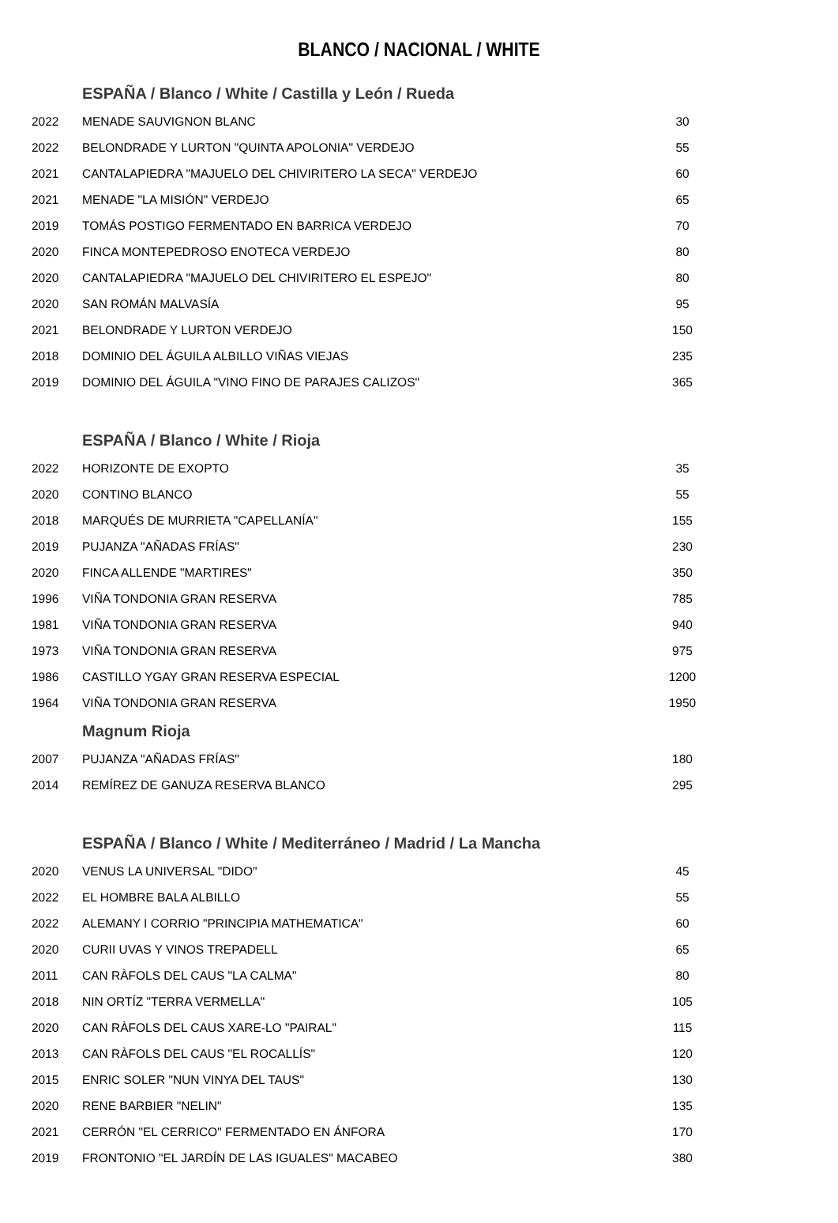BLANCO / NACIONAL / WHITE
ESPAÑA / Blanco / White / Castilla y León / Rueda
| 2022 | MENADE SAUVIGNON BLANC | 30 |
| 2022 | BELONDRADE Y LURTON "QUINTA APOLONIA" VERDEJO | 55 |
| 2021 | CANTALAPIEDRA "MAJUELO DEL CHIVIRITERO LA SECA" VERDEJO | 60 |
| 2021 | MENADE "LA MISIÓN" VERDEJO | 65 |
| 2019 | TOMÁS POSTIGO FERMENTADO EN BARRICA VERDEJO | 70 |
| 2020 | FINCA MONTEPEDROSO ENOTECA VERDEJO | 80 |
| 2020 | CANTALAPIEDRA "MAJUELO DEL CHIVIRITERO EL ESPEJO" | 80 |
| 2020 | SAN ROMÁN MALVASÍA | 95 |
| 2021 | BELONDRADE Y LURTON VERDEJO | 150 |
| 2018 | DOMINIO DEL ÁGUILA ALBILLO VIÑAS VIEJAS | 235 |
| 2019 | DOMINIO DEL ÁGUILA "VINO FINO DE PARAJES CALIZOS" | 365 |
ESPAÑA / Blanco / White / Rioja
| 2022 | HORIZONTE DE EXOPTO | 35 |
| 2020 | CONTINO BLANCO | 55 |
| 2018 | MARQUÉS DE MURRIETA "CAPELLANÍA" | 155 |
| 2019 | PUJANZA "AÑADAS FRÍAS" | 230 |
| 2020 | FINCA ALLENDE "MARTIRES" | 350 |
| 1996 | VIÑA TONDONIA GRAN RESERVA | 785 |
| 1981 | VIÑA TONDONIA GRAN RESERVA | 940 |
| 1973 | VIÑA TONDONIA GRAN RESERVA | 975 |
| 1986 | CASTILLO YGAY GRAN RESERVA ESPECIAL | 1200 |
| 1964 | VIÑA TONDONIA GRAN RESERVA | 1950 |
Magnum Rioja
| 2007 | PUJANZA "AÑADAS FRÍAS" | 180 |
| 2014 | REMÍREZ DE GANUZA RESERVA BLANCO | 295 |
ESPAÑA / Blanco / White / Mediterráneo / Madrid / La Mancha
| 2020 | VENUS LA UNIVERSAL "DIDO" | 45 |
| 2022 | EL HOMBRE BALA ALBILLO | 55 |
| 2022 | ALEMANY I CORRIO "PRINCIPIA MATHEMATICA" | 60 |
| 2020 | CURII UVAS Y VINOS TREPADELL | 65 |
| 2011 | CAN RÀFOLS DEL CAUS "LA CALMA" | 80 |
| 2018 | NIN ORTÍZ "TERRA VERMELLA" | 105 |
| 2020 | CAN RÀFOLS DEL CAUS XARE-LO "PAIRAL" | 115 |
| 2013 | CAN RÀFOLS DEL CAUS "EL ROCALLÍS" | 120 |
| 2015 | ENRIC SOLER "NUN VINYA DEL TAUS" | 130 |
| 2020 | RENE BARBIER "NELIN" | 135 |
| 2021 | CERRÓN "EL CERRICO" FERMENTADO EN ÁNFORA | 170 |
| 2019 | FRONTONIO "EL JARDÍN DE LAS IGUALES" MACABEO | 380 |